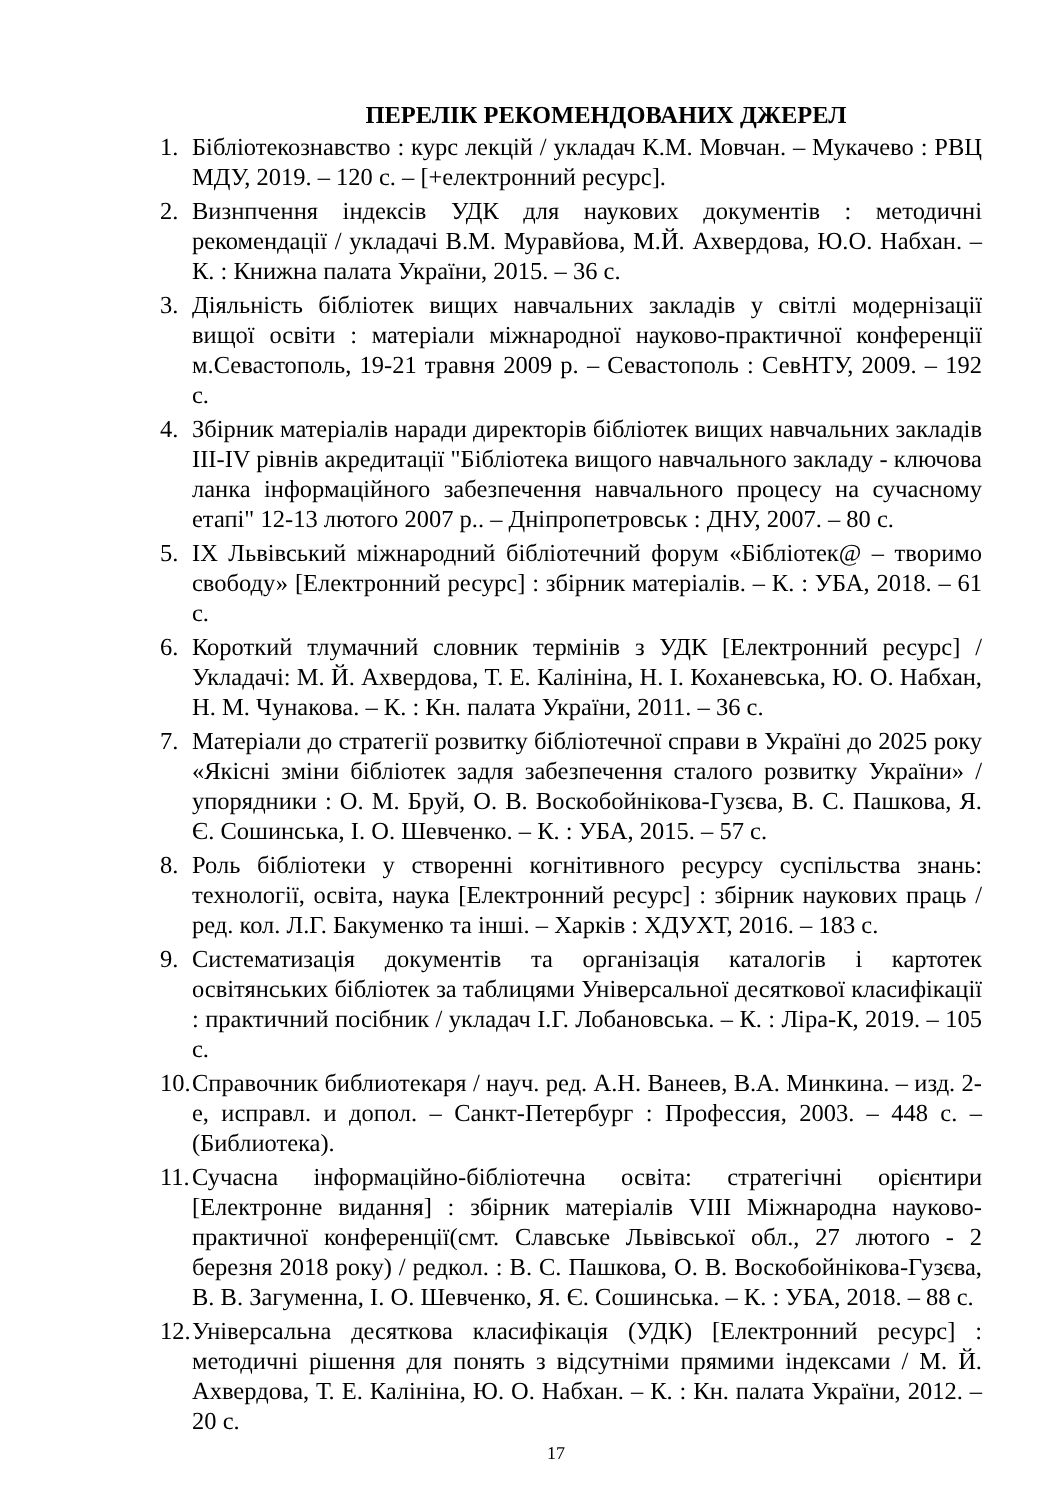ПЕРЕЛІК РЕКОМЕНДОВАНИХ ДЖЕРЕЛ
1. Бібліотекознавство : курс лекцій / укладач К.М. Мовчан. – Мукачево : РВЦ МДУ, 2019. – 120 с. – [+електронний ресурс].
2. Визнпчення індексів УДК для наукових документів : методичні рекомендації / укладачі В.М. Муравйова, М.Й. Ахвердова, Ю.О. Набхан. – К. : Книжна палата України, 2015. – 36 с.
3. Діяльність бібліотек вищих навчальних закладів у світлі модернізації вищої освіти : матеріали міжнародної науково-практичної конференції м.Севастополь, 19-21 травня 2009 р. – Севастополь : СевНТУ, 2009. – 192 с.
4. Збірник матеріалів наради директорів бібліотек вищих навчальних закладів III-IV рівнів акредитації "Бібліотека вищого навчального закладу - ключова ланка інформаційного забезпечення навчального процесу на сучасному етапі" 12-13 лютого 2007 р.. – Дніпропетровськ : ДНУ, 2007. – 80 с.
5. IX Львівський міжнародний бібліотечний форум «Бібліотек@ – творимо свободу» [Електронний ресурс] : збірник матеріалів. – К. : УБА, 2018. – 61 с.
6. Короткий тлумачний словник термінів з УДК [Електронний ресурс] / Укладачі: М. Й. Ахвердова, Т. Е. Калініна, Н. І. Коханевська, Ю. О. Набхан, Н. М. Чунакова. – К. : Кн. палата України, 2011. – 36 с.
7. Матеріали до стратегії розвитку бібліотечної справи в Україні до 2025 року «Якісні зміни бібліотек задля забезпечення сталого розвитку України» / упорядники : О. М. Бруй, О. В. Воскобойнікова-Гузєва, В. С. Пашкова, Я. Є. Сошинська, І. О. Шевченко. – К. : УБА, 2015. – 57 с.
8. Роль бібліотеки у створенні когнітивного ресурсу суспільства знань: технології, освіта, наука [Електронний ресурс] : збірник наукових праць / ред. кол. Л.Г. Бакуменко та інші. – Харків : ХДУХТ, 2016. – 183 с.
9. Систематизація документів та організація каталогів і картотек освітянських бібліотек за таблицями Універсальної десяткової класифікації : практичний посібник / укладач І.Г. Лобановська. – К. : Ліра-К, 2019. – 105 с.
10. Справочник библиотекаря / науч. ред. А.Н. Ванеев, В.А. Минкина. – изд. 2-е, исправл. и допол. – Санкт-Петербург : Профессия, 2003. – 448 с. – (Библиотека).
11. Сучасна інформаційно-бібліотечна освіта: стратегічні орієнтири [Електронне видання] : збірник матеріалів VIII Міжнародна науково-практичної конференції(смт. Славське Львівської обл., 27 лютого - 2 березня 2018 року) / редкол. : В. С. Пашкова, О. В. Воскобойнікова-Гузєва, В. В. Загуменна, І. О. Шевченко, Я. Є. Сошинська. – К. : УБА, 2018. – 88 с.
12. Універсальна десяткова класифікація (УДК) [Електронний ресурс] : методичні рішення для понять з відсутніми прямими індексами / М. Й. Ахвердова, Т. Е. Калініна, Ю. О. Набхан. – К. : Кн. палата України, 2012. – 20 с.
17